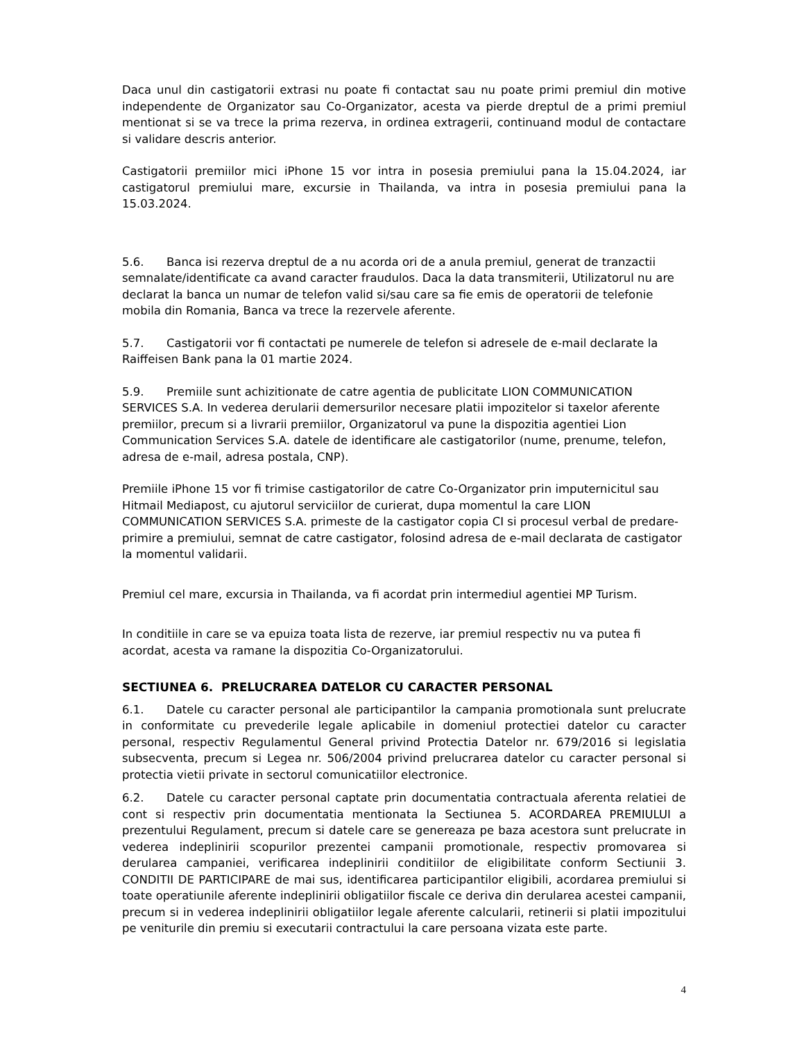Daca unul din castigatorii extrasi nu poate fi contactat sau nu poate primi premiul din motive independente de Organizator sau Co-Organizator, acesta va pierde dreptul de a primi premiul mentionat si se va trece la prima rezerva, in ordinea extragerii, continuand modul de contactare si validare descris anterior.
Castigatorii premiilor mici iPhone 15 vor intra in posesia premiului pana la 15.04.2024, iar castigatorul premiului mare, excursie in Thailanda, va intra in posesia premiului pana la 15.03.2024.
5.6. Banca isi rezerva dreptul de a nu acorda ori de a anula premiul, generat de tranzactii semnalate/identificate ca avand caracter fraudulos. Daca la data transmiterii, Utilizatorul nu are declarat la banca un numar de telefon valid si/sau care sa fie emis de operatorii de telefonie mobila din Romania, Banca va trece la rezervele aferente.
5.7. Castigatorii vor fi contactati pe numerele de telefon si adresele de e-mail declarate la Raiffeisen Bank pana la 01 martie 2024.
5.9. Premiile sunt achizitionate de catre agentia de publicitate LION COMMUNICATION SERVICES S.A. In vederea derularii demersurilor necesare platii impozitelor si taxelor aferente premiilor, precum si a livrarii premiilor, Organizatorul va pune la dispozitia agentiei Lion Communication Services S.A. datele de identificare ale castigatorilor (nume, prenume, telefon, adresa de e-mail, adresa postala, CNP).
Premiile iPhone 15 vor fi trimise castigatorilor de catre Co-Organizator prin imputernicitul sau Hitmail Mediapost, cu ajutorul serviciilor de curierat, dupa momentul la care LION COMMUNICATION SERVICES S.A. primeste de la castigator copia CI si procesul verbal de predare-primire a premiului, semnat de catre castigator, folosind adresa de e-mail declarata de castigator la momentul validarii.
Premiul cel mare, excursia in Thailanda, va fi acordat prin intermediul agentiei MP Turism.
In conditiile in care se va epuiza toata lista de rezerve, iar premiul respectiv nu va putea fi acordat, acesta va ramane la dispozitia Co-Organizatorului.
SECTIUNEA 6. PRELUCRAREA DATELOR CU CARACTER PERSONAL
6.1. Datele cu caracter personal ale participantilor la campania promotionala sunt prelucrate in conformitate cu prevederile legale aplicabile in domeniul protectiei datelor cu caracter personal, respectiv Regulamentul General privind Protectia Datelor nr. 679/2016 si legislatia subsecventa, precum si Legea nr. 506/2004 privind prelucrarea datelor cu caracter personal si protectia vietii private in sectorul comunicatiilor electronice.
6.2. Datele cu caracter personal captate prin documentatia contractuala aferenta relatiei de cont si respectiv prin documentatia mentionata la Sectiunea 5. ACORDAREA PREMIULUI a prezentului Regulament, precum si datele care se genereaza pe baza acestora sunt prelucrate in vederea indeplinirii scopurilor prezentei campanii promotionale, respectiv promovarea si derularea campaniei, verificarea indeplinirii conditiilor de eligibilitate conform Sectiunii 3. CONDITII DE PARTICIPARE de mai sus, identificarea participantilor eligibili, acordarea premiului si toate operatiunile aferente indeplinirii obligatiilor fiscale ce deriva din derularea acestei campanii, precum si in vederea indeplinirii obligatiilor legale aferente calcularii, retinerii si platii impozitului pe veniturile din premiu si executarii contractului la care persoana vizata este parte.
4